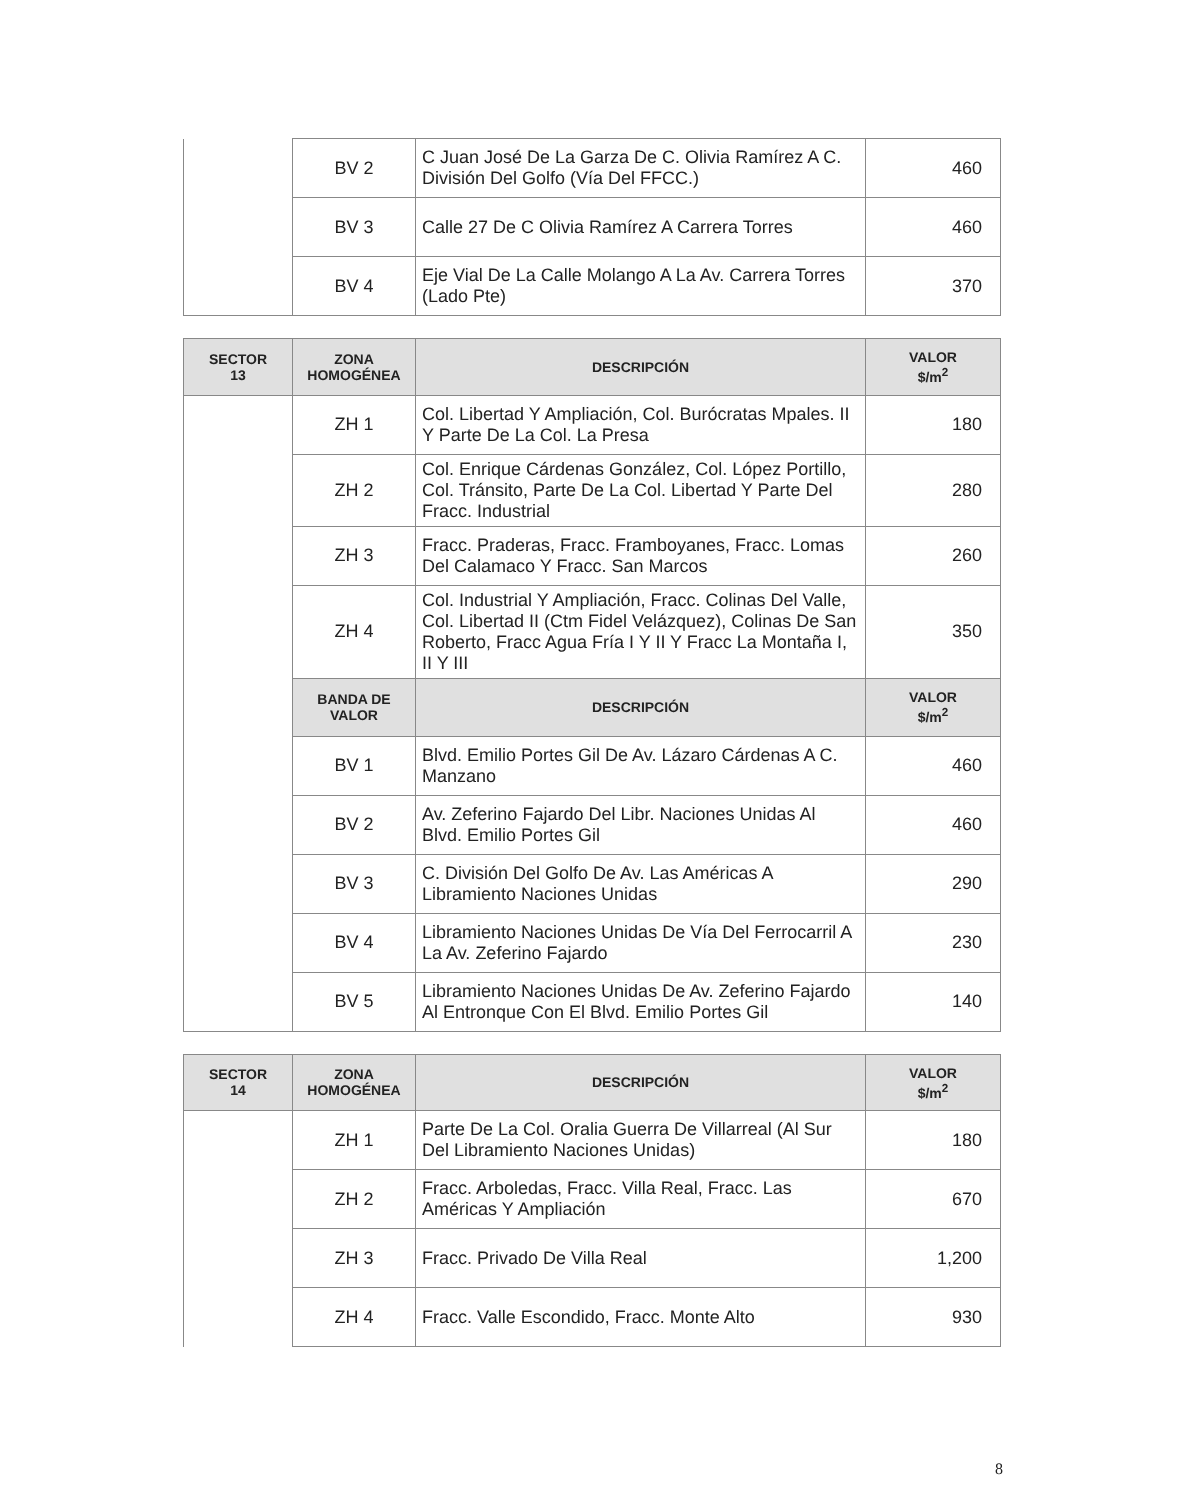| | BV 2 | C Juan José De La Garza De C. Olivia Ramírez A C. División Del Golfo (Vía Del FFCC.) | 460 |
| | BV 3 | Calle 27 De C Olivia Ramírez A Carrera Torres | 460 |
| | BV 4 | Eje Vial De La Calle Molango A La Av. Carrera Torres (Lado Pte) | 370 |
| SECTOR 13 | ZONA HOMOGÉNEA | DESCRIPCIÓN | VALOR $/m<sup>2</sup> |
| --- | --- | --- | --- |
| | ZH 1 | Col. Libertad Y Ampliación, Col. Burócratas Mpales. II Y Parte De La Col. La Presa | 180 |
| | ZH 2 | Col. Enrique Cárdenas González, Col. López Portillo, Col. Tránsito, Parte De La Col. Libertad Y Parte Del Fracc. Industrial | 280 |
| | ZH 3 | Fracc. Praderas, Fracc. Framboyanes, Fracc. Lomas Del Calamaco Y Fracc. San Marcos | 260 |
| | ZH 4 | Col. Industrial Y Ampliación, Fracc. Colinas Del Valle, Col. Libertad II (Ctm Fidel Velázquez), Colinas De San Roberto, Fracc Agua Fría I Y II Y Fracc La Montaña I, II Y III | 350 |
| | BANDA DE VALOR | DESCRIPCIÓN | VALOR $/m<sup>2</sup> |
| | BV 1 | Blvd. Emilio Portes Gil De Av. Lázaro Cárdenas A C. Manzano | 460 |
| | BV 2 | Av. Zeferino Fajardo Del Libr. Naciones Unidas Al Blvd. Emilio Portes Gil | 460 |
| | BV 3 | C. División Del Golfo De Av. Las Américas A Libramiento Naciones Unidas | 290 |
| | BV 4 | Libramiento Naciones Unidas De Vía Del Ferrocarril A La Av. Zeferino Fajardo | 230 |
| | BV 5 | Libramiento Naciones Unidas De Av. Zeferino Fajardo Al Entronque Con El Blvd. Emilio Portes Gil | 140 |
| SECTOR 14 | ZONA HOMOGÉNEA | DESCRIPCIÓN | VALOR $/m<sup>2</sup> |
| --- | --- | --- | --- |
| | ZH 1 | Parte De La Col. Oralia Guerra De Villarreal (Al Sur Del Libramiento Naciones Unidas) | 180 |
| | ZH 2 | Fracc. Arboledas, Fracc. Villa Real, Fracc. Las Américas Y Ampliación | 670 |
| | ZH 3 | Fracc. Privado De Villa Real | 1,200 |
| | ZH 4 | Fracc. Valle Escondido, Fracc. Monte Alto | 930 |
8